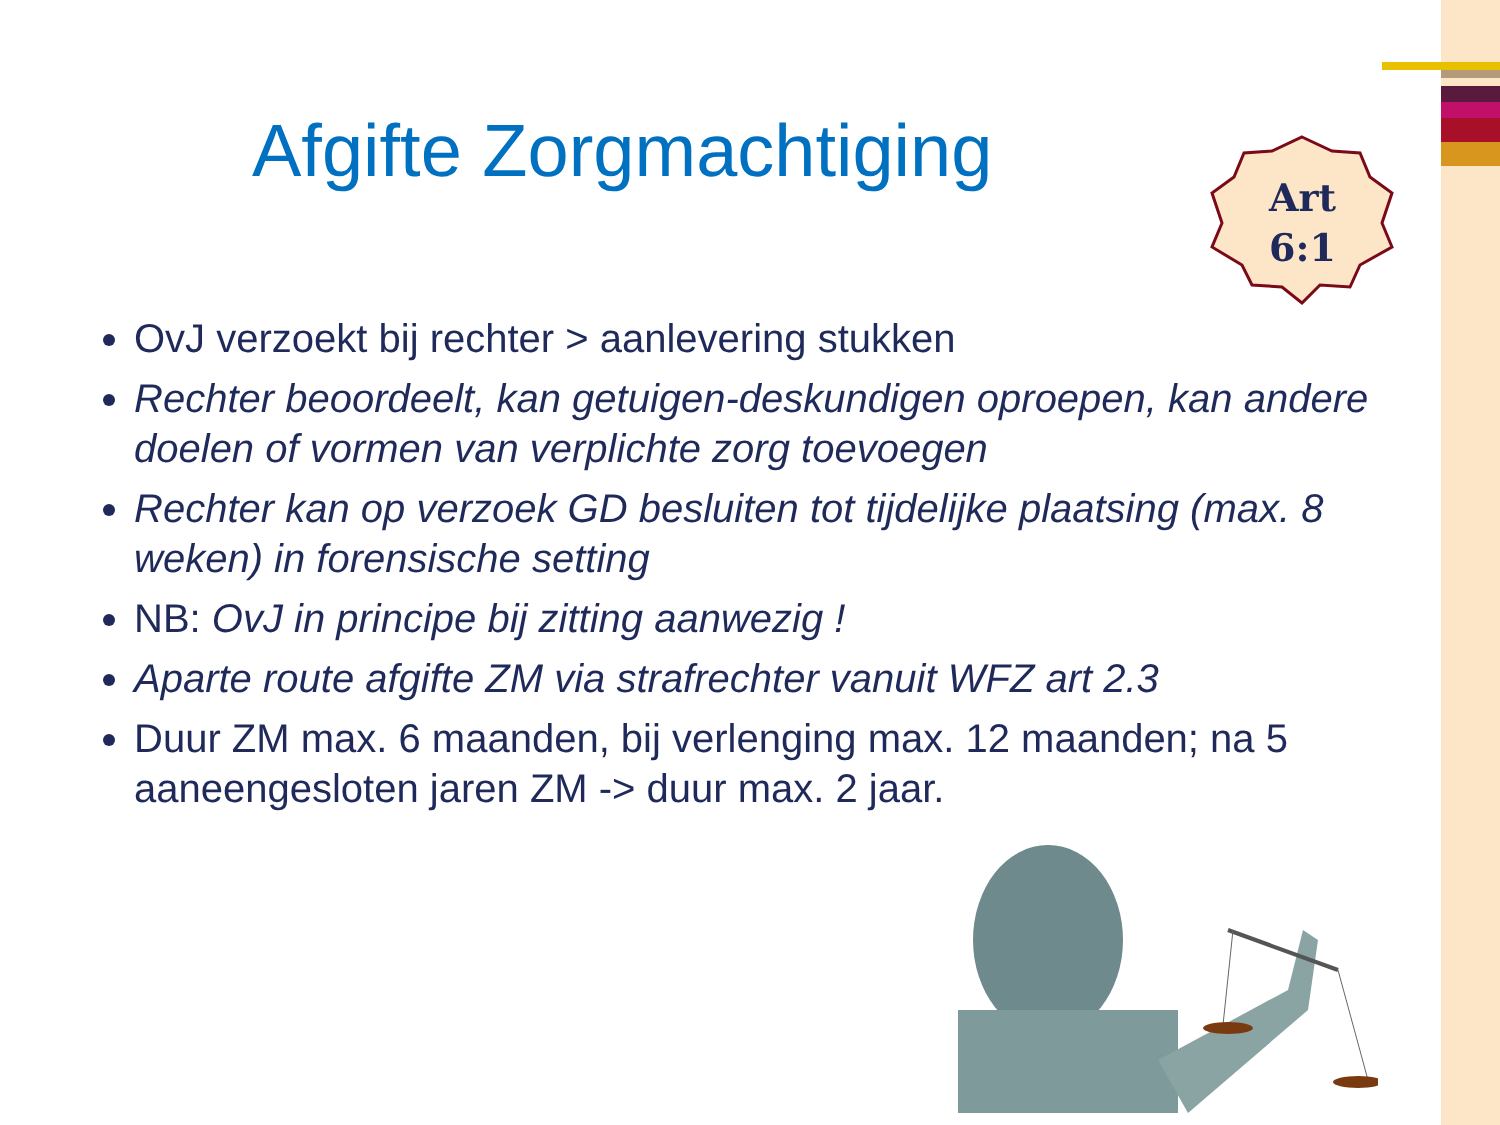Afgifte Zorgmachtiging
Art
6:1
OvJ verzoekt bij rechter > aanlevering stukken
Rechter beoordeelt, kan getuigen-deskundigen oproepen, kan andere doelen of vormen van verplichte zorg toevoegen
Rechter kan op verzoek GD besluiten tot tijdelijke plaatsing (max. 8 weken) in forensische setting
NB: OvJ in principe bij zitting aanwezig !
Aparte route afgifte ZM via strafrechter vanuit WFZ art 2.3
Duur ZM max. 6 maanden, bij verlenging max. 12 maanden; na 5 aaneengesloten jaren ZM -> duur max. 2 jaar.